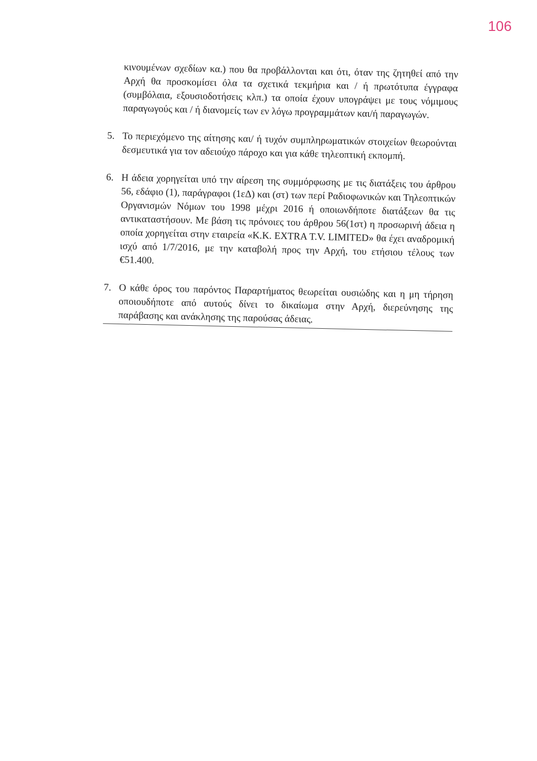106
κινουμένων σχεδίων κα.) που θα προβάλλονται και ότι, όταν της ζητηθεί από την Αρχή θα προσκομίσει όλα τα σχετικά τεκμήρια και / ή πρωτότυπα έγγραφα (συμβόλαια, εξουσιοδοτήσεις κλπ.) τα οποία έχουν υπογράψει με τους νόμιμους παραγωγούς και / ή διανομείς των εν λόγω προγραμμάτων και/ή παραγωγών.
5. Το περιεχόμενο της αίτησης και/ ή τυχόν συμπληρωματικών στοιχείων θεωρούνται δεσμευτικά για τον αδειούχο πάροχο και για κάθε τηλεοπτική εκπομπή.
6. Η άδεια χορηγείται υπό την αίρεση της συμμόρφωσης με τις διατάξεις του άρθρου 56, εδάφιο (1), παράγραφοι (1εΔ) και (στ) των περί Ραδιοφωνικών και Τηλεοπτικών Οργανισμών Νόμων του 1998 μέχρι 2016 ή οποιωνδήποτε διατάξεων θα τις αντικαταστήσουν. Με βάση τις πρόνοιες του άρθρου 56(1στ) η προσωρινή άδεια η οποία χορηγείται στην εταιρεία «Κ.Κ. EXTRA T.V. LIMITED» θα έχει αναδρομική ισχύ από 1/7/2016, με την καταβολή προς την Αρχή, του ετήσιου τέλους των €51.400.
7. Ο κάθε όρος του παρόντος Παραρτήματος θεωρείται ουσιώδης και η μη τήρηση οποιουδήποτε από αυτούς δίνει το δικαίωμα στην Αρχή, διερεύνησης της παράβασης και ανάκλησης της παρούσας άδειας.